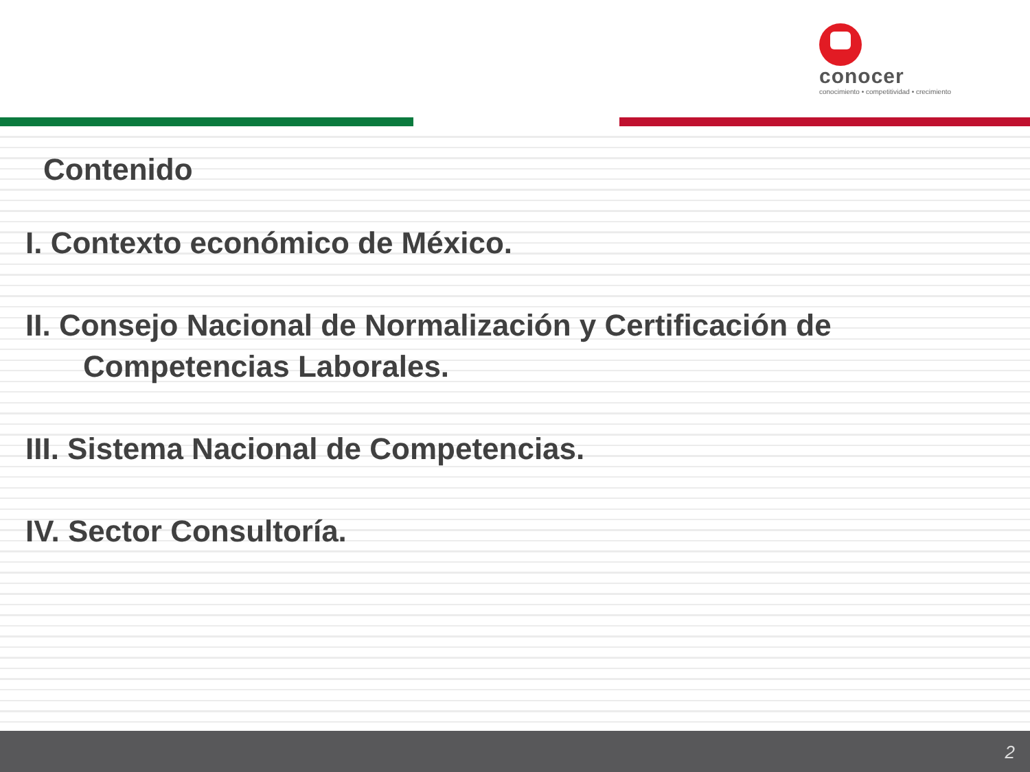conocer
conocimiento • competitividad • crecimiento
Contenido
I. Contexto económico de México.
II. Consejo Nacional de Normalización y Certificación de
Competencias Laborales.
III. Sistema Nacional de Competencias.
IV. Sector Consultoría.
2